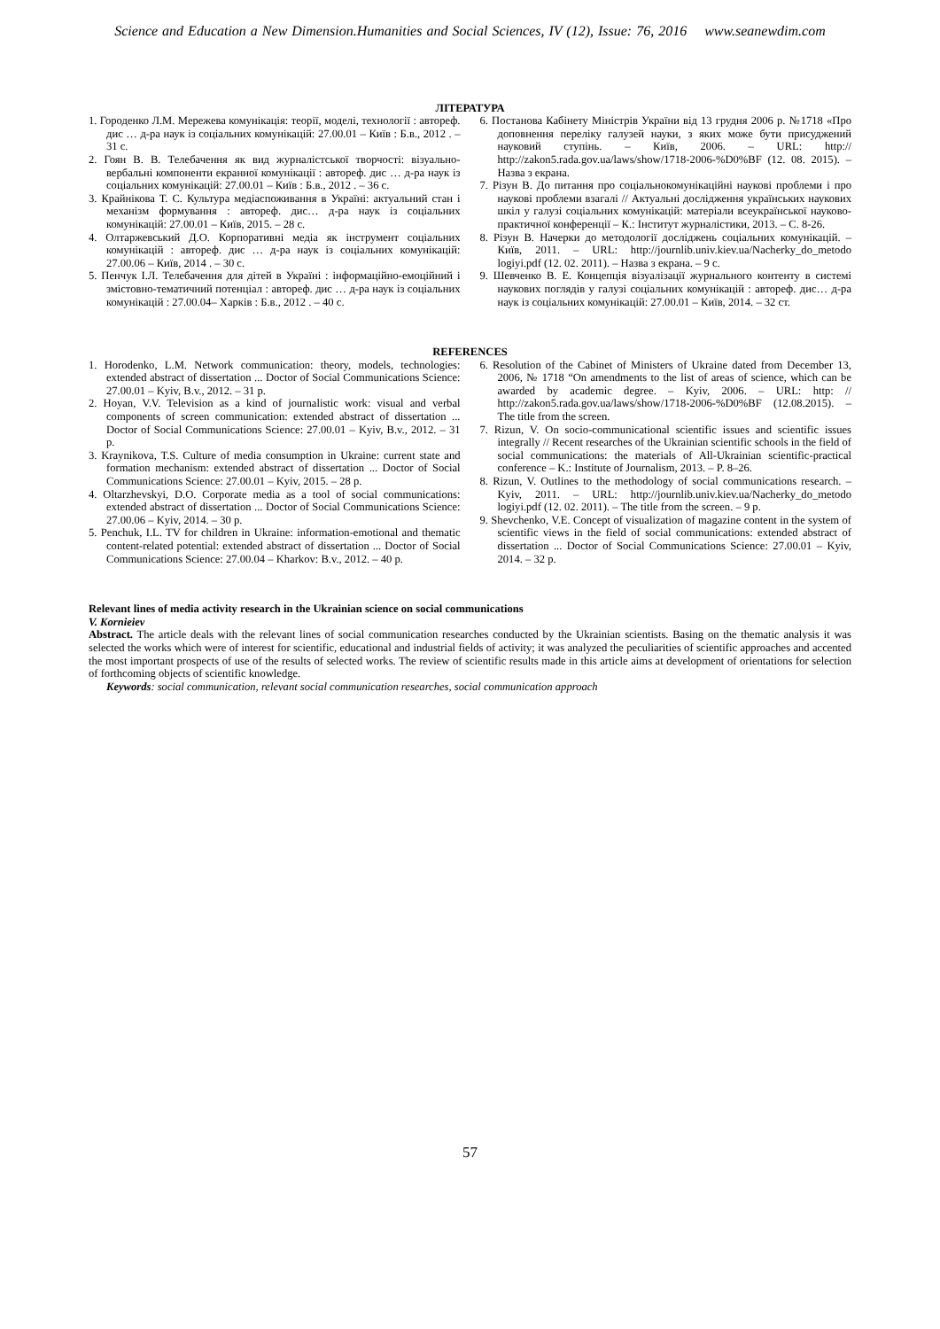Science and Education a New Dimension.Humanities and Social Sciences, IV (12), Issue: 76, 2016 www.seanewdim.com
ЛІТЕРАТУРА
1. Городенко Л.М. Мережева комунікація: теорії, моделі, технології : автореф. дис … д-ра наук із соціальних комунікацій: 27.00.01 – Київ : Б.в., 2012 . – 31 с.
2. Гоян В. В. Телебачення як вид журналістської творчості: візуально-вербальні компоненти екранної комунікації : автореф. дис … д-ра наук із соціальних комунікацій: 27.00.01 – Київ : Б.в., 2012 . – 36 с.
3. Крайнікова Т. С. Культура медіаспоживання в Україні: актуальний стан і механізм формування : автореф. дис… д-ра наук із соціальних комунікацій: 27.00.01 – Київ, 2015. – 28 с.
4. Олтаржевський Д.О. Корпоративні медіа як інструмент соціальних комунікацій : автореф. дис … д-ра наук із соціальних комунікацій: 27.00.06 – Київ, 2014 . – 30 с.
5. Пенчук І.Л. Телебачення для дітей в Україні : інформаційно-емоційний і змістовно-тематичний потенціал : автореф. дис … д-ра наук із соціальних комунікацій : 27.00.04– Харків : Б.в., 2012 . – 40 с.
6. Постанова Кабінету Міністрів України від 13 грудня 2006 р. №1718 «Про доповнення переліку галузей науки, з яких може бути присуджений науковий ступінь. – Київ, 2006. – URL: http:// http://zakon5.rada.gov.ua/laws/show/1718-2006-%D0%BF (12. 08. 2015). – Назва з екрана.
7. Різун В. До питання про соціальнокомунікаційні наукові проблеми і про наукові проблеми взагалі // Актуальні дослідження українських наукових шкіл у галузі соціальних комунікацій: матеріали всеукраїнської науково-практичної конференції – К.: Інститут журналістики, 2013. – С. 8-26.
8. Різун В. Начерки до методології досліджень соціальних комунікацій. – Київ, 2011. – URL: http://journlib.univ.kiev.ua/Nacherky_do_metodo logiyi.pdf (12. 02. 2011). – Назва з екрана. – 9 с.
9. Шевченко В. Е. Концепція візуалізації журнального контенту в системі наукових поглядів у галузі соціальних комунікацій : автореф. дис… д-ра наук із соціальних комунікацій: 27.00.01 – Київ, 2014. – 32 ст.
REFERENCES
1. Horodenko, L.M. Network communication: theory, models, technologies: extended abstract of dissertation ... Doctor of Social Communications Science: 27.00.01 – Kyiv, B.v., 2012. – 31 p.
2. Hoyan, V.V. Television as a kind of journalistic work: visual and verbal components of screen communication: extended abstract of dissertation ... Doctor of Social Communications Science: 27.00.01 – Kyiv, B.v., 2012. – 31 p.
3. Kraynikova, T.S. Culture of media consumption in Ukraine: current state and formation mechanism: extended abstract of dissertation ... Doctor of Social Communications Science: 27.00.01 – Kyiv, 2015. – 28 p.
4. Oltarzhevskyi, D.O. Corporate media as a tool of social communications: extended abstract of dissertation ... Doctor of Social Communications Science: 27.00.06 – Kyiv, 2014. – 30 p.
5. Penchuk, I.L. TV for children in Ukraine: information-emotional and thematic content-related potential: extended abstract of dissertation ... Doctor of Social Communications Science: 27.00.04 – Kharkov: B.v., 2012. – 40 p.
6. Resolution of the Cabinet of Ministers of Ukraine dated from December 13, 2006, № 1718 “On amendments to the list of areas of science, which can be awarded by academic degree. – Kyiv, 2006. – URL: http: // http://zakon5.rada.gov.ua/laws/show/1718-2006-%D0%BF (12.08.2015). – The title from the screen.
7. Rizun, V. On socio-communicational scientific issues and scientific issues integrally // Recent researches of the Ukrainian scientific schools in the field of social communications: the materials of All-Ukrainian scientific-practical conference – K.: Institute of Journalism, 2013. – P. 8–26.
8. Rizun, V. Outlines to the methodology of social communications research. – Kyiv, 2011. – URL: http://journlib.univ.kiev.ua/Nacherky_do_metodo logiyi.pdf (12. 02. 2011). – The title from the screen. – 9 p.
9. Shevchenko, V.E. Concept of visualization of magazine content in the system of scientific views in the field of social communications: extended abstract of dissertation ... Doctor of Social Communications Science: 27.00.01 – Kyiv, 2014. – 32 p.
Relevant lines of media activity research in the Ukrainian science on social communications
V. Kornieiev
Abstract. The article deals with the relevant lines of social communication researches conducted by the Ukrainian scientists. Basing on the thematic analysis it was selected the works which were of interest for scientific, educational and industrial fields of activity; it was analyzed the peculiarities of scientific approaches and accented the most important prospects of use of the results of selected works. The review of scientific results made in this article aims at development of orientations for selection of forthcoming objects of scientific knowledge.
Keywords: social communication, relevant social communication researches, social communication approach
57